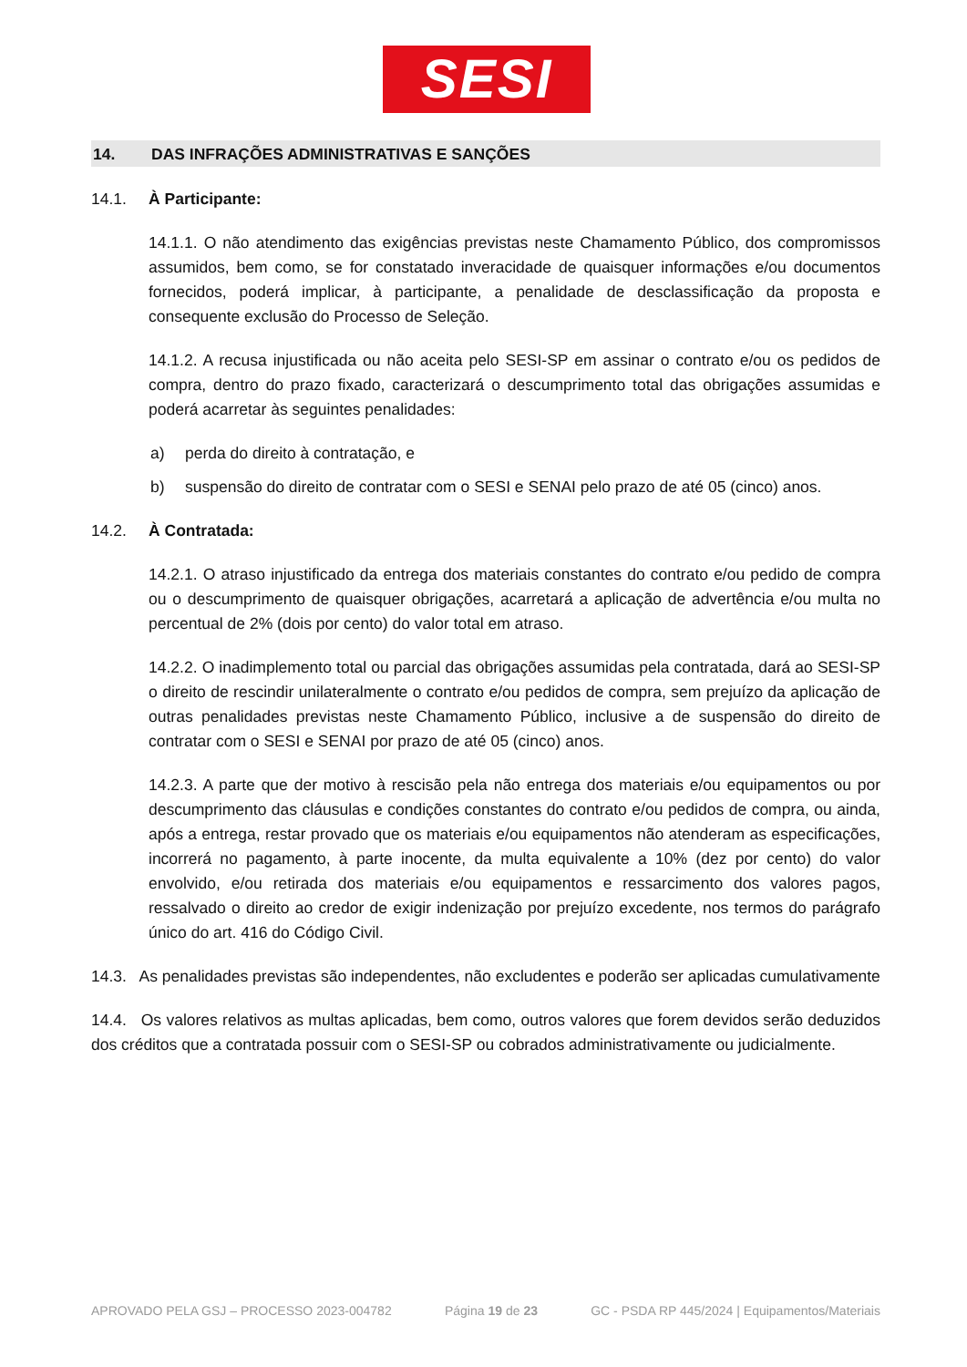SESI
14. DAS INFRAÇÕES ADMINISTRATIVAS E SANÇÕES
14.1. À Participante:
14.1.1. O não atendimento das exigências previstas neste Chamamento Público, dos compromissos assumidos, bem como, se for constatado inveracidade de quaisquer informações e/ou documentos fornecidos, poderá implicar, à participante, a penalidade de desclassificação da proposta e consequente exclusão do Processo de Seleção.
14.1.2. A recusa injustificada ou não aceita pelo SESI-SP em assinar o contrato e/ou os pedidos de compra, dentro do prazo fixado, caracterizará o descumprimento total das obrigações assumidas e poderá acarretar às seguintes penalidades:
a) perda do direito à contratação, e
b) suspensão do direito de contratar com o SESI e SENAI pelo prazo de até 05 (cinco) anos.
14.2. À Contratada:
14.2.1. O atraso injustificado da entrega dos materiais constantes do contrato e/ou pedido de compra ou o descumprimento de quaisquer obrigações, acarretará a aplicação de advertência e/ou multa no percentual de 2% (dois por cento) do valor total em atraso.
14.2.2. O inadimplemento total ou parcial das obrigações assumidas pela contratada, dará ao SESI-SP o direito de rescindir unilateralmente o contrato e/ou pedidos de compra, sem prejuízo da aplicação de outras penalidades previstas neste Chamamento Público, inclusive a de suspensão do direito de contratar com o SESI e SENAI por prazo de até 05 (cinco) anos.
14.2.3. A parte que der motivo à rescisão pela não entrega dos materiais e/ou equipamentos ou por descumprimento das cláusulas e condições constantes do contrato e/ou pedidos de compra, ou ainda, após a entrega, restar provado que os materiais e/ou equipamentos não atenderam as especificações, incorrerá no pagamento, à parte inocente, da multa equivalente a 10% (dez por cento) do valor envolvido, e/ou retirada dos materiais e/ou equipamentos e ressarcimento dos valores pagos, ressalvado o direito ao credor de exigir indenização por prejuízo excedente, nos termos do parágrafo único do art. 416 do Código Civil.
14.3. As penalidades previstas são independentes, não excludentes e poderão ser aplicadas cumulativamente
14.4. Os valores relativos as multas aplicadas, bem como, outros valores que forem devidos serão deduzidos dos créditos que a contratada possuir com o SESI-SP ou cobrados administrativamente ou judicialmente.
APROVADO PELA GSJ – PROCESSO 2023-004782 Página 19 de 23 GC - PSDA RP 445/2024 | Equipamentos/Materiais